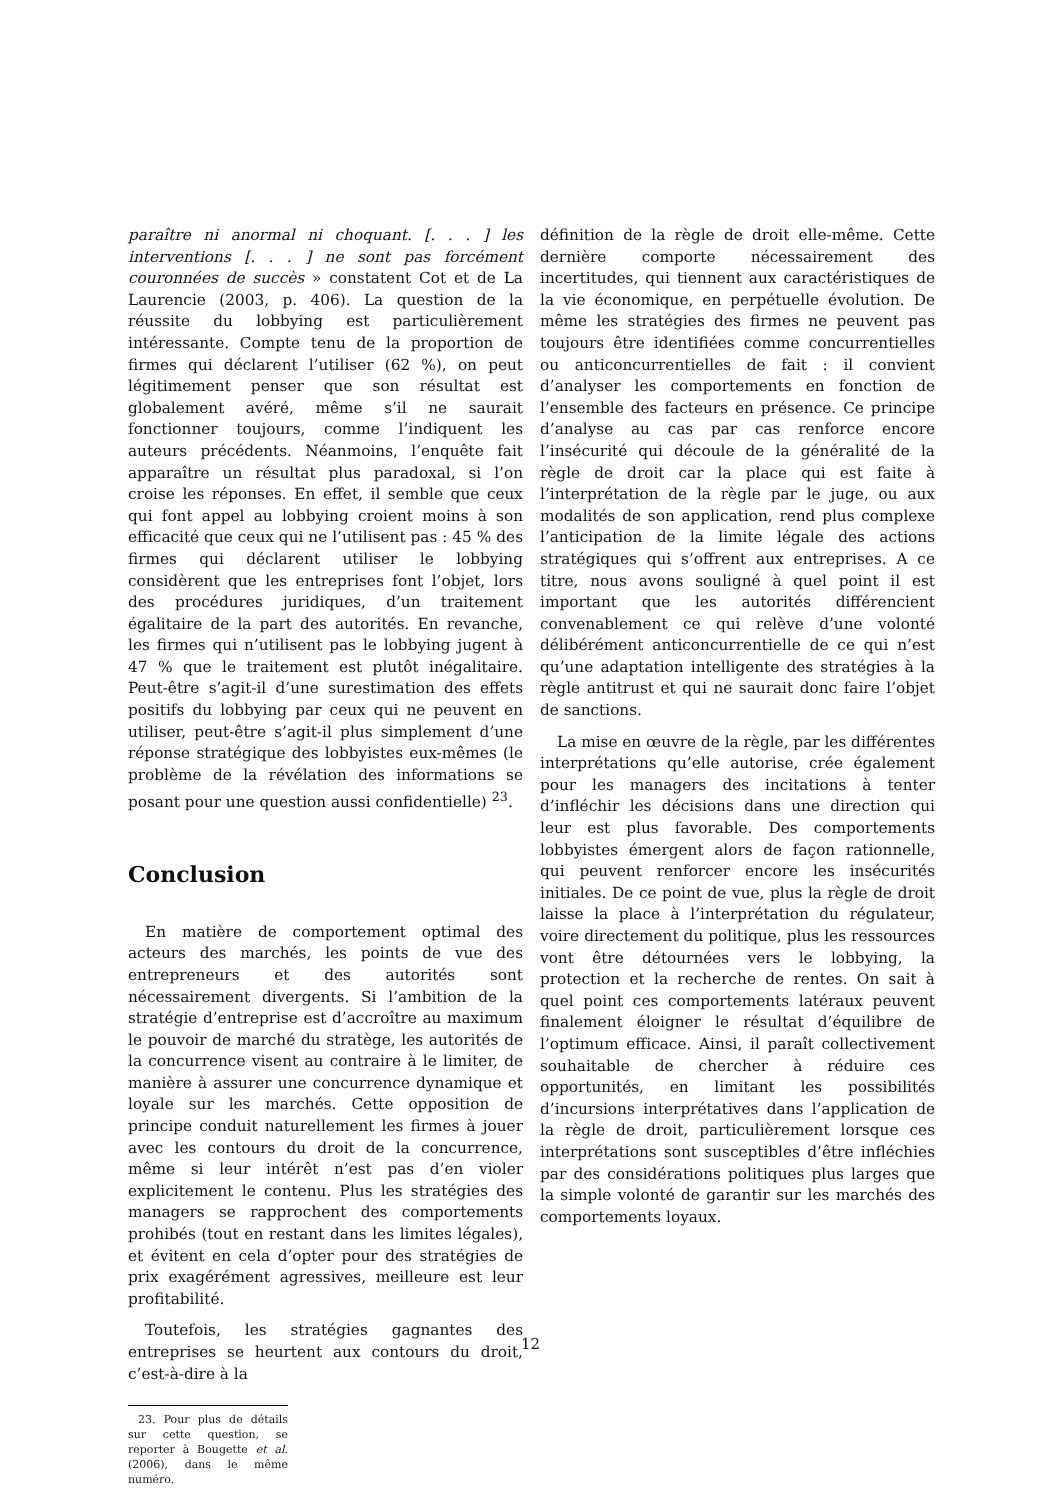paraître ni anormal ni choquant. [. . . ] les interventions [. . . ] ne sont pas forcément couronnées de succès » constatent Cot et de La Laurencie (2003, p. 406). La question de la réussite du lobbying est particulièrement intéressante. Compte tenu de la proportion de firmes qui déclarent l’utiliser (62 %), on peut légitimement penser que son résultat est globalement avéré, même s’il ne saurait fonctionner toujours, comme l’indiquent les auteurs précédents. Néanmoins, l’enquête fait apparaître un résultat plus paradoxal, si l’on croise les réponses. En effet, il semble que ceux qui font appel au lobbying croient moins à son efficacité que ceux qui ne l’utilisent pas : 45 % des firmes qui déclarent utiliser le lobbying considèrent que les entreprises font l’objet, lors des procédures juridiques, d’un traitement égalitaire de la part des autorités. En revanche, les firmes qui n’utilisent pas le lobbying jugent à 47 % que le traitement est plutôt inégalitaire. Peut-être s’agit-il d’une surestimation des effets positifs du lobbying par ceux qui ne peuvent en utiliser, peut-être s’agit-il plus simplement d’une réponse stratégique des lobbyistes eux-mêmes (le problème de la révélation des informations se posant pour une question aussi confidentielle) <sup>23</sup>.
Conclusion
En matière de comportement optimal des acteurs des marchés, les points de vue des entrepreneurs et des autorités sont nécessairement divergents. Si l’ambition de la stratégie d’entreprise est d’accroître au maximum le pouvoir de marché du stratège, les autorités de la concurrence visent au contraire à le limiter, de manière à assurer une concurrence dynamique et loyale sur les marchés. Cette opposition de principe conduit naturellement les firmes à jouer avec les contours du droit de la concurrence, même si leur intérêt n’est pas d’en violer explicitement le contenu. Plus les stratégies des managers se rapprochent des comportements prohibés (tout en restant dans les limites légales), et évitent en cela d’opter pour des stratégies de prix exagérément agressives, meilleure est leur profitabilité.
Toutefois, les stratégies gagnantes des entreprises se heurtent aux contours du droit, c’est-à-dire à la
23. Pour plus de détails sur cette question, se reporter à Bougette et al. (2006), dans le même numéro.
définition de la règle de droit elle-même. Cette dernière comporte nécessairement des incertitudes, qui tiennent aux caractéristiques de la vie économique, en perpétuelle évolution. De même les stratégies des firmes ne peuvent pas toujours être identifiées comme concurrentielles ou anticoncurrentielles de fait : il convient d’analyser les comportements en fonction de l’ensemble des facteurs en présence. Ce principe d’analyse au cas par cas renforce encore l’insécurité qui découle de la généralité de la règle de droit car la place qui est faite à l’interprétation de la règle par le juge, ou aux modalités de son application, rend plus complexe l’anticipation de la limite légale des actions stratégiques qui s’offrent aux entreprises. A ce titre, nous avons souligné à quel point il est important que les autorités différencient convenablement ce qui relève d’une volonté délibérément anticoncurrentielle de ce qui n’est qu’une adaptation intelligente des stratégies à la règle antitrust et qui ne saurait donc faire l’objet de sanctions.
La mise en œuvre de la règle, par les différentes interprétations qu’elle autorise, crée également pour les managers des incitations à tenter d’infléchir les décisions dans une direction qui leur est plus favorable. Des comportements lobbyistes émergent alors de façon rationnelle, qui peuvent renforcer encore les insécurités initiales. De ce point de vue, plus la règle de droit laisse la place à l’interprétation du régulateur, voire directement du politique, plus les ressources vont être détournées vers le lobbying, la protection et la recherche de rentes. On sait à quel point ces comportements latéraux peuvent finalement éloigner le résultat d’équilibre de l’optimum efficace. Ainsi, il paraît collectivement souhaitable de chercher à réduire ces opportunités, en limitant les possibilités d’incursions interprétatives dans l’application de la règle de droit, particulièrement lorsque ces interprétations sont susceptibles d’être infléchies par des considérations politiques plus larges que la simple volonté de garantir sur les marchés des comportements loyaux.
12